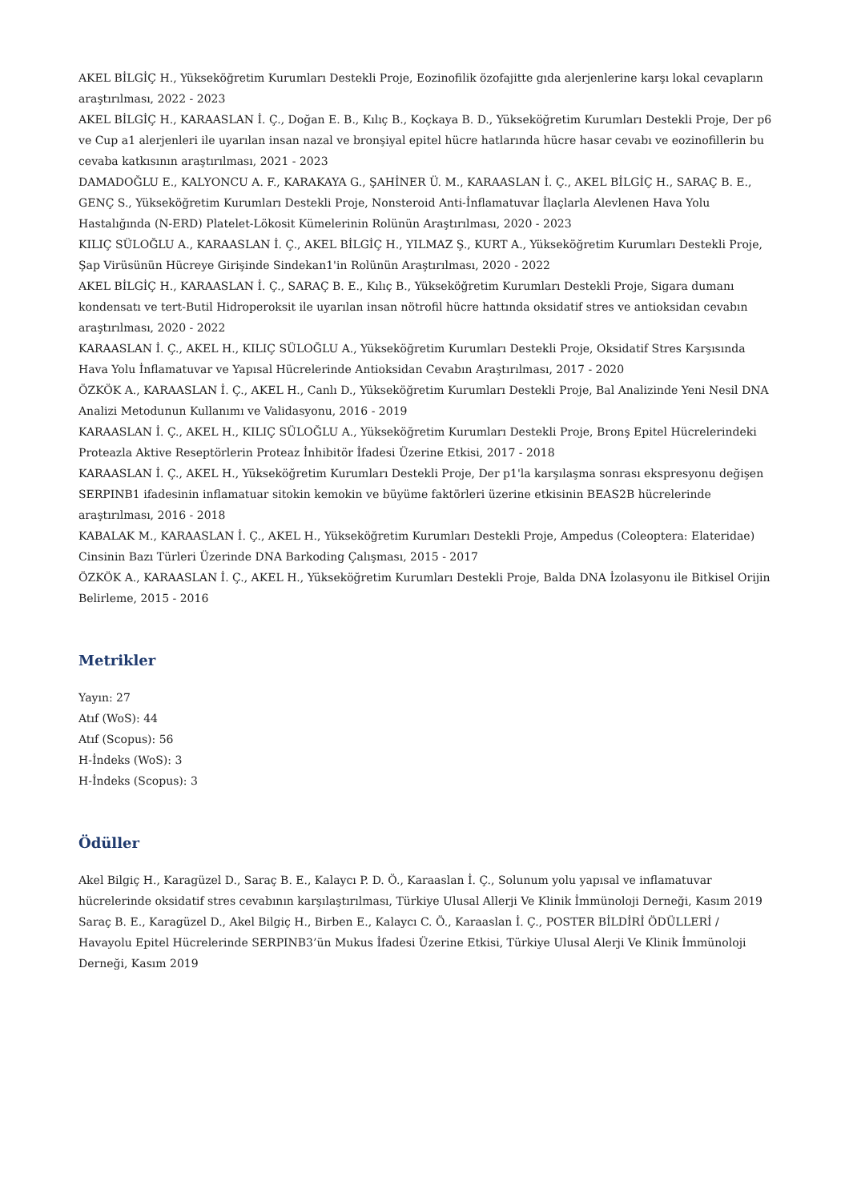AKEL BİLGİÇ H., Yükseköğretim Kurumları Destekli Proje, Eozinofilik özofajitte gıda alerjenlerine karşı lokal cevapların araştırılması, 2022 - 2023
AKEL BİLGİÇ H., KARAASLAN İ. Ç., Doğan E. B., Kılıç B., Koçkaya B. D., Yükseköğretim Kurumları Destekli Proje, Der p6 ve Cup a1 alerjenleri ile uyarılan insan nazal ve bronşiyal epitel hücre hatlarında hücre hasar cevabı ve eozinofillerin bu cevaba katkısının araştırılması, 2021 - 2023
DAMADOĞLU E., KALYONCU A. F., KARAKAYA G., ŞAHİNER Ü. M., KARAASLAN İ. Ç., AKEL BİLGİÇ H., SARAÇ B. E., GENÇ S., Yükseköğretim Kurumları Destekli Proje, Nonsteroid Anti-İnflamatuvar İlaçlarla Alevlenen Hava Yolu Hastalığında (N-ERD) Platelet-Lökosit Kümelerinin Rolünün Araştırılması, 2020 - 2023
KILIÇ SÜLOĞLU A., KARAASLAN İ. Ç., AKEL BİLGİÇ H., YILMAZ Ş., KURT A., Yükseköğretim Kurumları Destekli Proje, Şap Virüsünün Hücreye Girişinde Sindekan1'in Rolünün Araştırılması, 2020 - 2022
AKEL BİLGİÇ H., KARAASLAN İ. Ç., SARAÇ B. E., Kılıç B., Yükseköğretim Kurumları Destekli Proje, Sigara dumanı kondensatı ve tert-Butil Hidroperoksit ile uyarılan insan nötrofil hücre hattında oksidatif stres ve antioksidan cevabın araştırılması, 2020 - 2022
KARAASLAN İ. Ç., AKEL H., KILIÇ SÜLOĞLU A., Yükseköğretim Kurumları Destekli Proje, Oksidatif Stres Karşısında Hava Yolu İnflamatuvar ve Yapısal Hücrelerinde Antioksidan Cevabın Araştırılması, 2017 - 2020
ÖZKÖK A., KARAASLAN İ. Ç., AKEL H., Canlı D., Yükseköğretim Kurumları Destekli Proje, Bal Analizinde Yeni Nesil DNA Analizi Metodunun Kullanımı ve Validasyonu, 2016 - 2019
KARAASLAN İ. Ç., AKEL H., KILIÇ SÜLOĞLU A., Yükseköğretim Kurumları Destekli Proje, Bronş Epitel Hücrelerindeki Proteazla Aktive Reseptörlerin Proteaz İnhibitör İfadesi Üzerine Etkisi, 2017 - 2018
KARAASLAN İ. Ç., AKEL H., Yükseköğretim Kurumları Destekli Proje, Der p1'la karşılaşma sonrası ekspresyonu değişen SERPINB1 ifadesinin inflamatuar sitokin kemokin ve büyüme faktörleri üzerine etkisinin BEAS2B hücrelerinde araştırılması, 2016 - 2018
KABALAK M., KARAASLAN İ. Ç., AKEL H., Yükseköğretim Kurumları Destekli Proje, Ampedus (Coleoptera: Elateridae) Cinsinin Bazı Türleri Üzerinde DNA Barkoding Çalışması, 2015 - 2017
ÖZKÖK A., KARAASLAN İ. Ç., AKEL H., Yükseköğretim Kurumları Destekli Proje, Balda DNA İzolasyonu ile Bitkisel Orijin Belirleme, 2015 - 2016
Metrikler
Yayın: 27
Atıf (WoS): 44
Atıf (Scopus): 56
H-İndeks (WoS): 3
H-İndeks (Scopus): 3
Ödüller
Akel Bilgiç H., Karagüzel D., Saraç B. E., Kalaycı P. D. Ö., Karaaslan İ. Ç., Solunum yolu yapısal ve inflamatuvar hücrelerinde oksidatif stres cevabının karşılaştırılması, Türkiye Ulusal Allerji Ve Klinik İmmünoloji Derneği, Kasım 2019
Saraç B. E., Karagüzel D., Akel Bilgiç H., Birben E., Kalaycı C. Ö., Karaaslan İ. Ç., POSTER BİLDİRİ ÖDÜLLERİ / Havayolu Epitel Hücrelerinde SERPINB3’ün Mukus İfadesi Üzerine Etkisi, Türkiye Ulusal Alerji Ve Klinik İmmünoloji Derneği, Kasım 2019